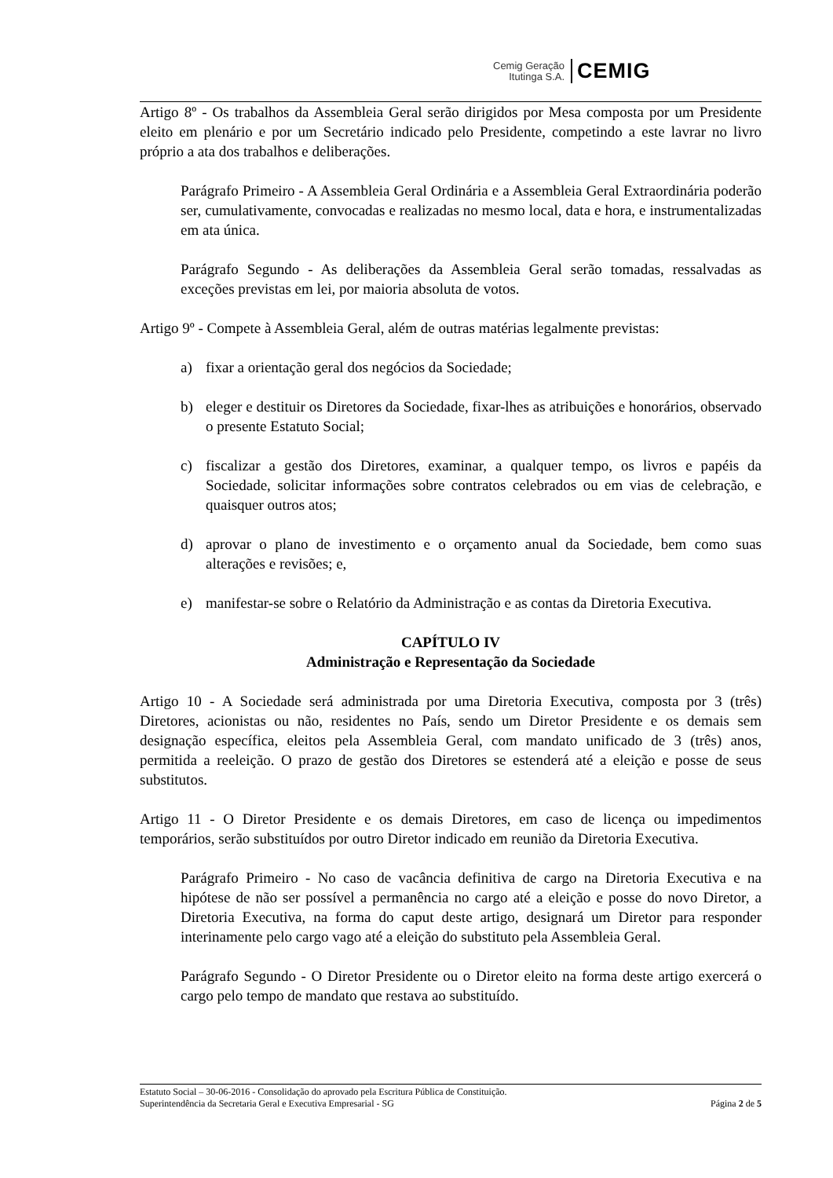Cemig Geração
Itutinga S.A.
CEMIG
Artigo 8º - Os trabalhos da Assembleia Geral serão dirigidos por Mesa composta por um Presidente eleito em plenário e por um Secretário indicado pelo Presidente, competindo a este lavrar no livro próprio a ata dos trabalhos e deliberações.
Parágrafo Primeiro - A Assembleia Geral Ordinária e a Assembleia Geral Extraordinária poderão ser, cumulativamente, convocadas e realizadas no mesmo local, data e hora, e instrumentalizadas em ata única.
Parágrafo Segundo - As deliberações da Assembleia Geral serão tomadas, ressalvadas as exceções previstas em lei, por maioria absoluta de votos.
Artigo 9º - Compete à Assembleia Geral, além de outras matérias legalmente previstas:
a) fixar a orientação geral dos negócios da Sociedade;
b) eleger e destituir os Diretores da Sociedade, fixar-lhes as atribuições e honorários, observado o presente Estatuto Social;
c) fiscalizar a gestão dos Diretores, examinar, a qualquer tempo, os livros e papéis da Sociedade, solicitar informações sobre contratos celebrados ou em vias de celebração, e quaisquer outros atos;
d) aprovar o plano de investimento e o orçamento anual da Sociedade, bem como suas alterações e revisões; e,
e) manifestar-se sobre o Relatório da Administração e as contas da Diretoria Executiva.
CAPÍTULO IV
Administração e Representação da Sociedade
Artigo 10 - A Sociedade será administrada por uma Diretoria Executiva, composta por 3 (três) Diretores, acionistas ou não, residentes no País, sendo um Diretor Presidente e os demais sem designação específica, eleitos pela Assembleia Geral, com mandato unificado de 3 (três) anos, permitida a reeleição. O prazo de gestão dos Diretores se estenderá até a eleição e posse de seus substitutos.
Artigo 11 - O Diretor Presidente e os demais Diretores, em caso de licença ou impedimentos temporários, serão substituídos por outro Diretor indicado em reunião da Diretoria Executiva.
Parágrafo Primeiro - No caso de vacância definitiva de cargo na Diretoria Executiva e na hipótese de não ser possível a permanência no cargo até a eleição e posse do novo Diretor, a Diretoria Executiva, na forma do caput deste artigo, designará um Diretor para responder interinamente pelo cargo vago até a eleição do substituto pela Assembleia Geral.
Parágrafo Segundo - O Diretor Presidente ou o Diretor eleito na forma deste artigo exercerá o cargo pelo tempo de mandato que restava ao substituído.
Estatuto Social – 30-06-2016 - Consolidação do aprovado pela Escritura Pública de Constituição.
Superintendência da Secretaria Geral e Executiva Empresarial - SG Página 2 de 5